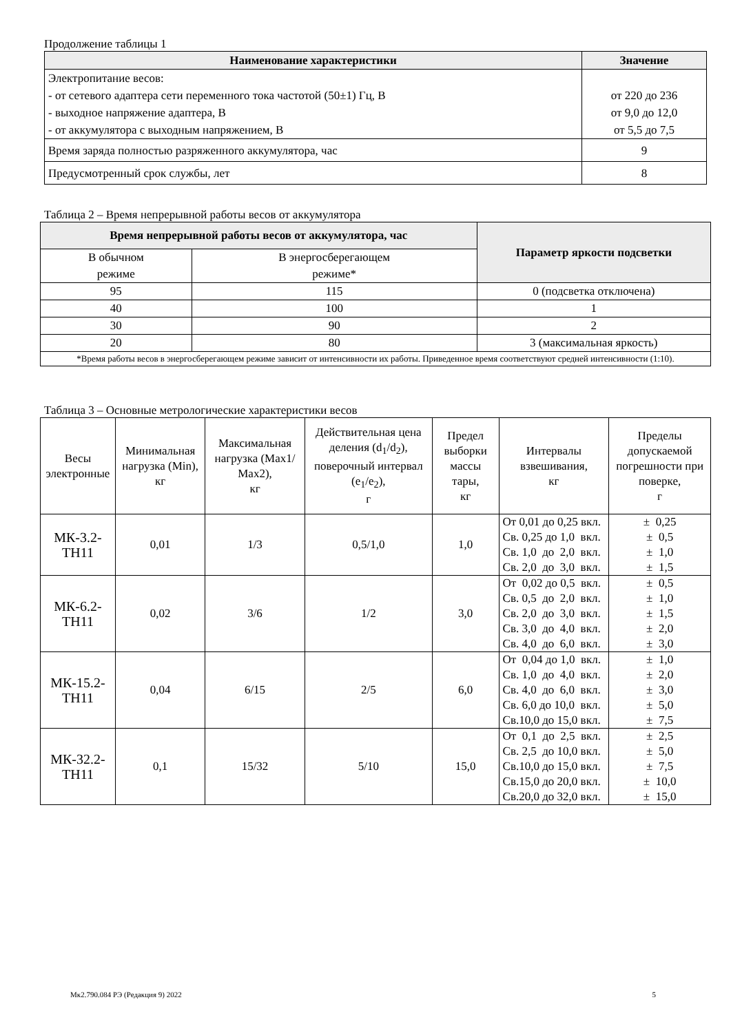Продолжение таблицы 1
| Наименование характеристики | Значение |
| --- | --- |
| Электропитание весов: - от сетевого адаптера сети переменного тока частотой (50±1) Гц, В - выходное напряжение адаптера, В - от аккумулятора с выходным напряжением, В | от 220 до 236 от 9,0 до 12,0 от 5,5 до 7,5 |
| Время заряда полностью разряженного аккумулятора, час | 9 |
| Предусмотренный срок службы, лет | 8 |
Таблица 2 – Время непрерывной работы весов от аккумулятора
| Время непрерывной работы весов от аккумулятора, час | | Параметр яркости подсветки |
| --- | --- | --- |
| В обычном режиме | В энергосберегающем режиме* | |
| 95 | 115 | 0 (подсветка отключена) |
| 40 | 100 | 1 |
| 30 | 90 | 2 |
| 20 | 80 | 3 (максимальная яркость) |
| *Время работы весов в энергосберегающем режиме зависит от интенсивности их работы. Приведенное время соответствуют средней интенсивности (1:10). | | |
Таблица 3 – Основные метрологические характеристики весов
| Весы электронные | Минимальная нагрузка (Min), кг | Максимальная нагрузка (Max1/ Max2), кг | Действительная цена деления (d<sub>1</sub>/d<sub>2</sub>), поверочный интервал (e<sub>1</sub>/e<sub>2</sub>), г | Предел выборки массы тары, кг | Интервалы взвешивания, кг | Пределы допускаемой погрешности при поверке, г |
| МК-3.2-ТН11 | 0,01 | 1/3 | 0,5/1,0 | 1,0 | От 0,01 до 0,25 вкл. Св. 0,25 до 1,0 вкл. Св. 1,0 до 2,0 вкл. Св. 2,0 до 3,0 вкл. | ± 0,25 ± 0,5 ± 1,0 ± 1,5 |
| МК-6.2-ТН11 | 0,02 | 3/6 | 1/2 | 3,0 | От 0,02 до 0,5 вкл. Св. 0,5 до 2,0 вкл. Св. 2,0 до 3,0 вкл. Св. 3,0 до 4,0 вкл. Св. 4,0 до 6,0 вкл. | ± 0,5 ± 1,0 ± 1,5 ± 2,0 ± 3,0 |
| МК-15.2-ТН11 | 0,04 | 6/15 | 2/5 | 6,0 | От 0,04 до 1,0 вкл. Св. 1,0 до 4,0 вкл. Св. 4,0 до 6,0 вкл. Св. 6,0 до 10,0 вкл. Св.10,0 до 15,0 вкл. | ± 1,0 ± 2,0 ± 3,0 ± 5,0 ± 7,5 |
| МК-32.2-ТН11 | 0,1 | 15/32 | 5/10 | 15,0 | От 0,1 до 2,5 вкл. Св. 2,5 до 10,0 вкл. Св.10,0 до 15,0 вкл. Св.15,0 до 20,0 вкл. Св.20,0 до 32,0 вкл. | ± 2,5 ± 5,0 ± 7,5 ± 10,0 ± 15,0 |
Мк2.790.084 РЭ (Редакция 9) 2022 5